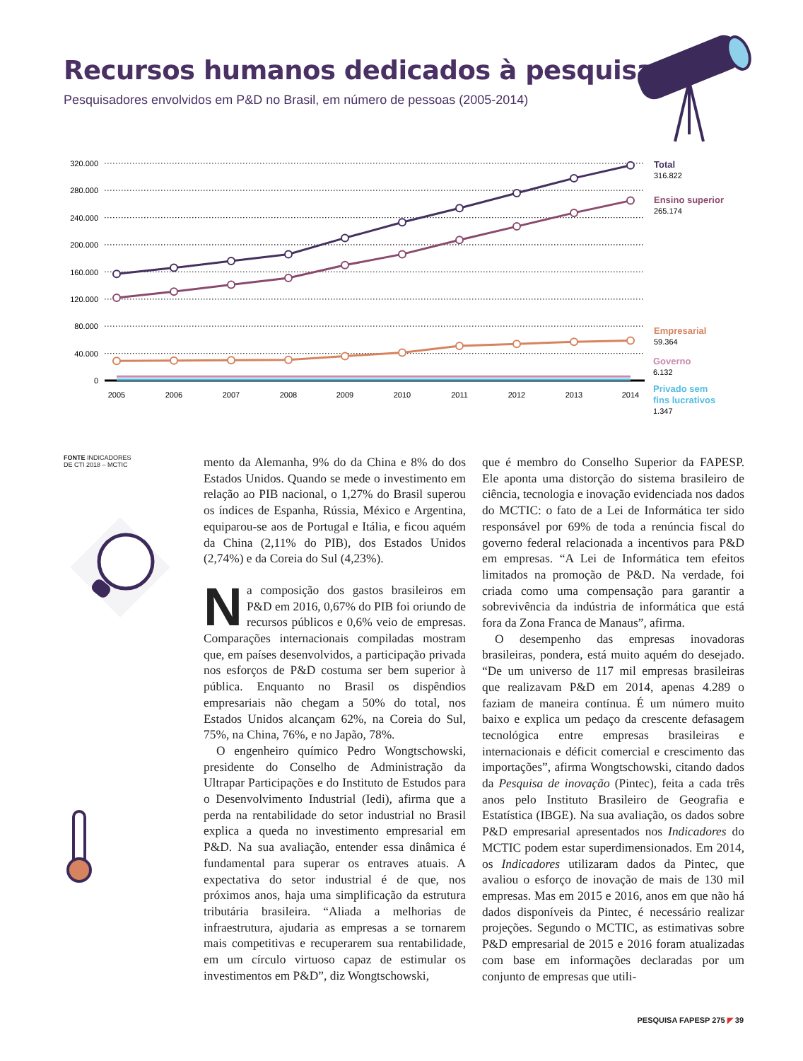Recursos humanos dedicados à pesquisa
Pesquisadores envolvidos em P&D no Brasil, em número de pessoas (2005-2014)
0
40.000
80.000
120.000
160.000
200.000
240.000
280.000
320.000
2005
2006
2007
2008
2009
2010
2011
2012
2013
2014
Total
Ensino superior
Empresarial
Governo
Privado sem
fins lucrativos
316.822
265.174
59.364
6.132
1.347
FONTE INDICADORES
DE CTI 2018 – MCTIC
mento da Alemanha, 9% do da China e 8% do dos Estados Unidos. Quando se mede o investimento em relação ao PIB nacional, o 1,27% do Brasil superou os índices de Espanha, Rússia, México e Argentina, equiparou-se aos de Portugal e Itália, e ficou aquém da China (2,11% do PIB), dos Estados Unidos (2,74%) e da Coreia do Sul (4,23%).
Na composição dos gastos brasileiros em P&D em 2016, 0,67% do PIB foi oriundo de recursos públicos e 0,6% veio de empresas. Comparações internacionais compiladas mostram que, em países desenvolvidos, a participação privada nos esforços de P&D costuma ser bem superior à pública. Enquanto no Brasil os dispêndios empresariais não chegam a 50% do total, nos Estados Unidos alcançam 62%, na Coreia do Sul, 75%, na China, 76%, e no Japão, 78%.
O engenheiro químico Pedro Wongtschowski, presidente do Conselho de Administração da Ultrapar Participações e do Instituto de Estudos para o Desenvolvimento Industrial (Iedi), afirma que a perda na rentabilidade do setor industrial no Brasil explica a queda no investimento empresarial em P&D. Na sua avaliação, entender essa dinâmica é fundamental para superar os entraves atuais. A expectativa do setor industrial é de que, nos próximos anos, haja uma simplificação da estrutura tributária brasileira. “Aliada a melhorias de infraestrutura, ajudaria as empresas a se tornarem mais competitivas e recuperarem sua rentabilidade, em um círculo virtuoso capaz de estimular os investimentos em P&D”, diz Wongtschowski,
que é membro do Conselho Superior da FAPESP. Ele aponta uma distorção do sistema brasileiro de ciência, tecnologia e inovação evidenciada nos dados do MCTIC: o fato de a Lei de Informática ter sido responsável por 69% de toda a renúncia fiscal do governo federal relacionada a incentivos para P&D em empresas. “A Lei de Informática tem efeitos limitados na promoção de P&D. Na verdade, foi criada como uma compensação para garantir a sobrevivência da indústria de informática que está fora da Zona Franca de Manaus”, afirma.
O desempenho das empresas inovadoras brasileiras, pondera, está muito aquém do desejado. “De um universo de 117 mil empresas brasileiras que realizavam P&D em 2014, apenas 4.289 o faziam de maneira contínua. É um número muito baixo e explica um pedaço da crescente defasagem tecnológica entre empresas brasileiras e internacionais e déficit comercial e crescimento das importações”, afirma Wongtschowski, citando dados da Pesquisa de inovação (Pintec), feita a cada três anos pelo Instituto Brasileiro de Geografia e Estatística (IBGE). Na sua avaliação, os dados sobre P&D empresarial apresentados nos Indicadores do MCTIC podem estar superdimensionados. Em 2014, os Indicadores utilizaram dados da Pintec, que avaliou o esforço de inovação de mais de 130 mil empresas. Mas em 2015 e 2016, anos em que não há dados disponíveis da Pintec, é necessário realizar projeções. Segundo o MCTIC, as estimativas sobre P&D empresarial de 2015 e 2016 foram atualizadas com base em informações declaradas por um conjunto de empresas que utili-
PESQUISA FAPESP 275 ◤ 39